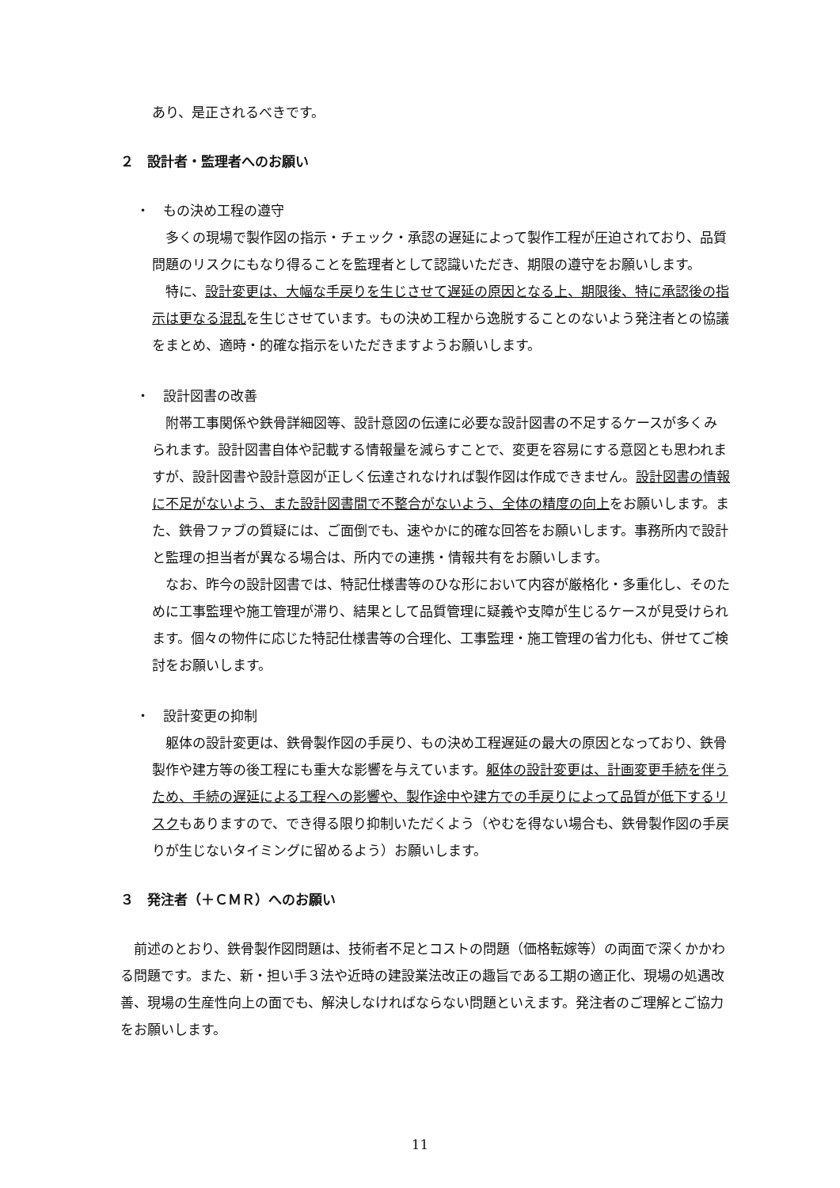あり、是正されるべきです。
２　設計者・監理者へのお願い
・　もの決め工程の遵守
　多くの現場で製作図の指示・チェック・承認の遅延によって製作工程が圧迫されており、品質問題のリスクにもなり得ることを監理者として認識いただき、期限の遵守をお願いします。
　特に、設計変更は、大幅な手戻りを生じさせて遅延の原因となる上、期限後、特に承認後の指示は更なる混乱を生じさせています。もの決め工程から逸脱することのないよう発注者との協議をまとめ、適時・的確な指示をいただきますようお願いします。
・　設計図書の改善
　附帯工事関係や鉄骨詳細図等、設計意図の伝達に必要な設計図書の不足するケースが多くみられます。設計図書自体や記載する情報量を減らすことで、変更を容易にする意図とも思われますが、設計図書や設計意図が正しく伝達されなければ製作図は作成できません。設計図書の情報に不足がないよう、また設計図書間で不整合がないよう、全体の精度の向上をお願いします。また、鉄骨ファブの質疑には、ご面倒でも、速やかに的確な回答をお願いします。事務所内で設計と監理の担当者が異なる場合は、所内での連携・情報共有をお願いします。
　なお、昨今の設計図書では、特記仕様書等のひな形において内容が厳格化・多重化し、そのために工事監理や施工管理が滞り、結果として品質管理に疑義や支障が生じるケースが見受けられます。個々の物件に応じた特記仕様書等の合理化、工事監理・施工管理の省力化も、併せてご検討をお願いします。
・　設計変更の抑制
　躯体の設計変更は、鉄骨製作図の手戻り、もの決め工程遅延の最大の原因となっており、鉄骨製作や建方等の後工程にも重大な影響を与えています。躯体の設計変更は、計画変更手続を伴うため、手続の遅延による工程への影響や、製作途中や建方での手戻りによって品質が低下するリスクもありますので、でき得る限り抑制いただくよう（やむを得ない場合も、鉄骨製作図の手戻りが生じないタイミングに留めるよう）お願いします。
３　発注者（＋ＣＭＲ）へのお願い
　前述のとおり、鉄骨製作図問題は、技術者不足とコストの問題（価格転嫁等）の両面で深くかかわる問題です。また、新・担い手３法や近時の建設業法改正の趣旨である工期の適正化、現場の処遇改善、現場の生産性向上の面でも、解決しなければならない問題といえます。発注者のご理解とご協力をお願いします。
11